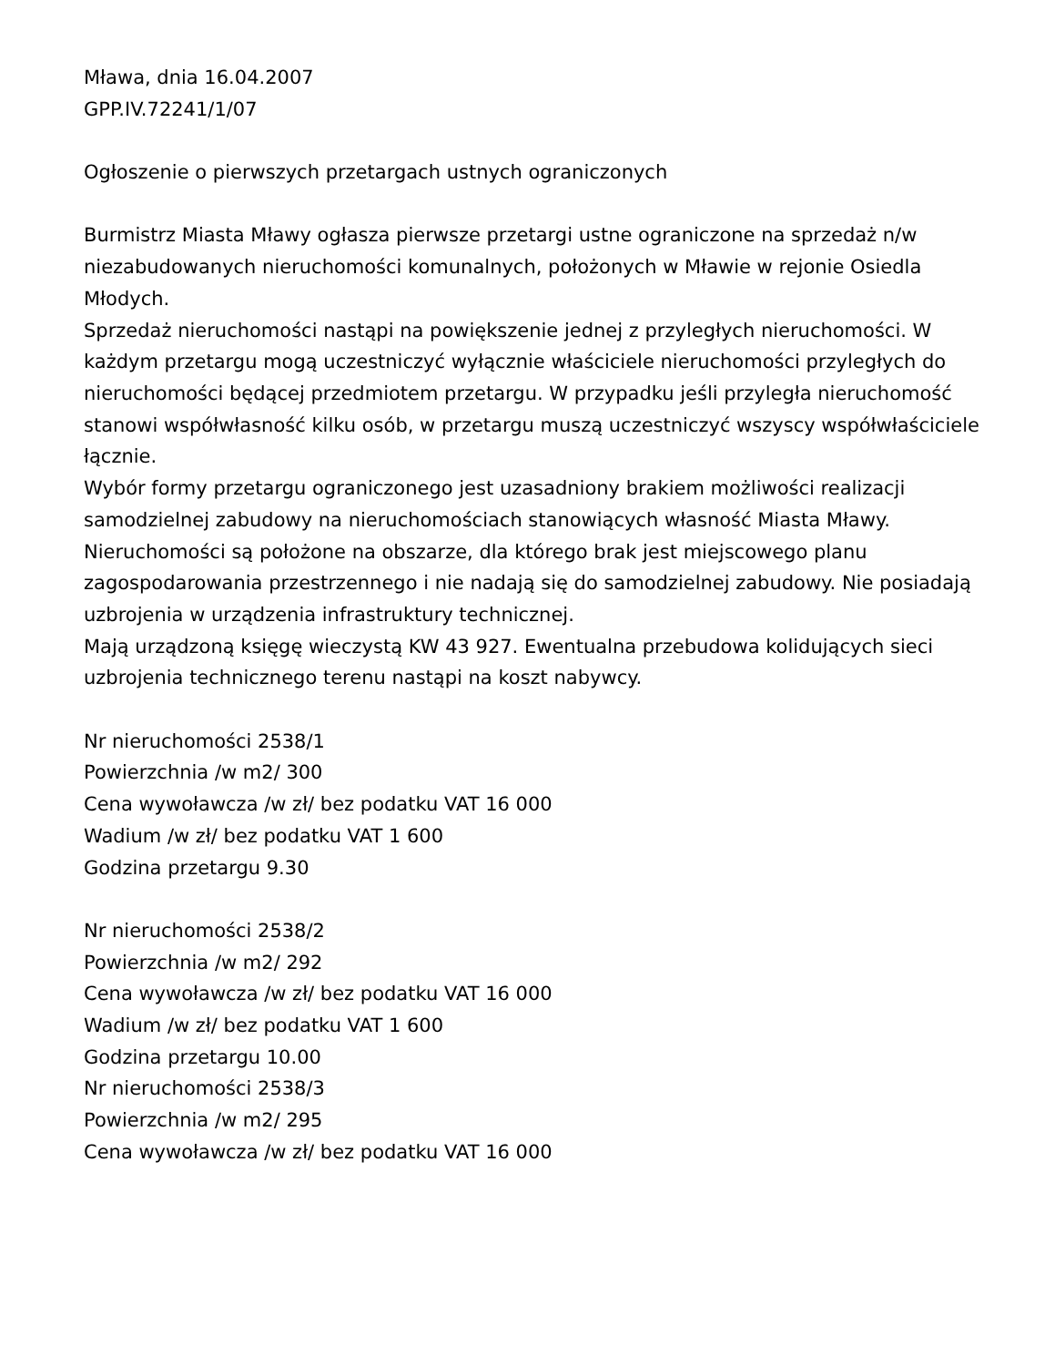Mława, dnia 16.04.2007
GPP.IV.72241/1/07
Ogłoszenie o pierwszych przetargach ustnych ograniczonych
Burmistrz Miasta Mławy ogłasza pierwsze przetargi ustne ograniczone na sprzedaż n/w niezabudowanych nieruchomości komunalnych, położonych w Mławie w rejonie Osiedla Młodych.
Sprzedaż nieruchomości nastąpi na powiększenie jednej z przyległych nieruchomości. W każdym przetargu mogą uczestniczyć wyłącznie właściciele nieruchomości przyległych do nieruchomości będącej przedmiotem przetargu. W przypadku jeśli przyległa nieruchomość stanowi współwłasność kilku osób, w przetargu muszą uczestniczyć wszyscy współwłaściciele łącznie.
Wybór formy przetargu ograniczonego jest uzasadniony brakiem możliwości realizacji samodzielnej zabudowy na nieruchomościach stanowiących własność Miasta Mławy.
Nieruchomości są położone na obszarze, dla którego brak jest miejscowego planu zagospodarowania przestrzennego i nie nadają się do samodzielnej zabudowy. Nie posiadają uzbrojenia w urządzenia infrastruktury technicznej.
Mają urządzoną księgę wieczystą KW 43 927. Ewentualna przebudowa kolidujących sieci uzbrojenia technicznego terenu nastąpi na koszt nabywcy.
Nr nieruchomości 2538/1
Powierzchnia /w m2/ 300
Cena wywoławcza /w zł/ bez podatku VAT 16 000
Wadium /w zł/ bez podatku VAT 1 600
Godzina przetargu 9.30
Nr nieruchomości 2538/2
Powierzchnia /w m2/ 292
Cena wywoławcza /w zł/ bez podatku VAT 16 000
Wadium /w zł/ bez podatku VAT 1 600
Godzina przetargu 10.00
Nr nieruchomości 2538/3
Powierzchnia /w m2/ 295
Cena wywoławcza /w zł/ bez podatku VAT 16 000